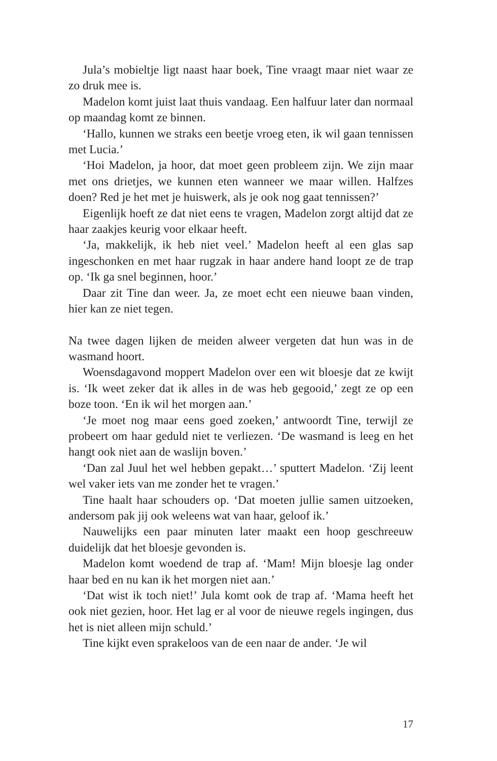Jula’s mobieltje ligt naast haar boek, Tine vraagt maar niet waar ze zo druk mee is.
Madelon komt juist laat thuis vandaag. Een halfuur later dan normaal op maandag komt ze binnen.
‘Hallo, kunnen we straks een beetje vroeg eten, ik wil gaan tennissen met Lucia.’
‘Hoi Madelon, ja hoor, dat moet geen probleem zijn. We zijn maar met ons drietjes, we kunnen eten wanneer we maar willen. Halfzes doen? Red je het met je huiswerk, als je ook nog gaat tennissen?’
Eigenlijk hoeft ze dat niet eens te vragen, Madelon zorgt altijd dat ze haar zaakjes keurig voor elkaar heeft.
‘Ja, makkelijk, ik heb niet veel.’ Madelon heeft al een glas sap ingeschonken en met haar rugzak in haar andere hand loopt ze de trap op. ‘Ik ga snel beginnen, hoor.’
Daar zit Tine dan weer. Ja, ze moet echt een nieuwe baan vinden, hier kan ze niet tegen.
Na twee dagen lijken de meiden alweer vergeten dat hun was in de wasmand hoort.
Woensdagavond moppert Madelon over een wit bloesje dat ze kwijt is. ‘Ik weet zeker dat ik alles in de was heb gegooid,’ zegt ze op een boze toon. ‘En ik wil het morgen aan.’
‘Je moet nog maar eens goed zoeken,’ antwoordt Tine, terwijl ze probeert om haar geduld niet te verliezen. ‘De wasmand is leeg en het hangt ook niet aan de waslijn boven.’
‘Dan zal Juul het wel hebben gepakt…’ sputtert Madelon. ‘Zij leent wel vaker iets van me zonder het te vragen.’
Tine haalt haar schouders op. ‘Dat moeten jullie samen uitzoeken, andersom pak jij ook weleens wat van haar, geloof ik.’
Nauwelijks een paar minuten later maakt een hoop geschreeuw duidelijk dat het bloesje gevonden is.
Madelon komt woedend de trap af. ‘Mam! Mijn bloesje lag onder haar bed en nu kan ik het morgen niet aan.’
‘Dat wist ik toch niet!’ Jula komt ook de trap af. ‘Mama heeft het ook niet gezien, hoor. Het lag er al voor de nieuwe regels ingingen, dus het is niet alleen mijn schuld.’
Tine kijkt even sprakeloos van de een naar de ander. ‘Je wil
17